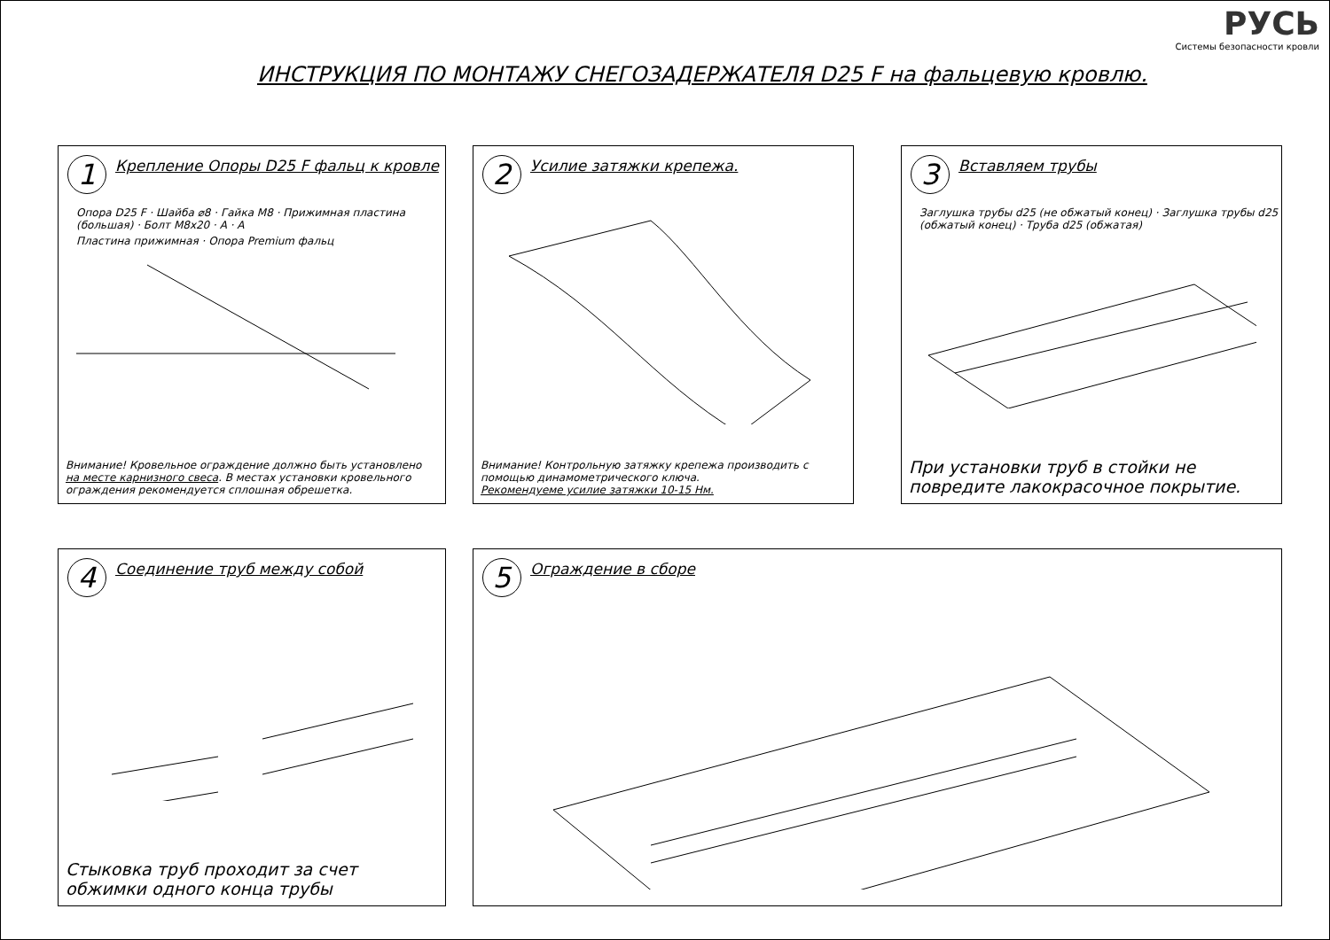РУСЬ
Системы безопасности кровли
ИНСТРУКЦИЯ ПО МОНТАЖУ СНЕГОЗАДЕРЖАТЕЛЯ D25 F на фальцевую кровлю.
1 Крепление Опоры D25 F фальц к кровле
Опора D25 F · Шайба ⌀8 · Гайка М8 · Прижимная пластина (большая) · Болт М8х20 · А · А
Пластина прижимная · Опора Premium фальц
Внимание! Кровельное ограждение должно быть установлено на месте карнизного свеса. В местах установки кровельного ограждения рекомендуется сплошная обрешетка.
2 Усилие затяжки крепежа.
Внимание! Контрольную затяжку крепежа производить с помощью динамометрического ключа.
Рекомендуеме усилие затяжки 10-15 Нм.
3 Вставляем трубы
Заглушка трубы d25 (не обжатый конец) · Заглушка трубы d25 (обжатый конец) · Труба d25 (обжатая)
При установки труб в стойки не повредите лакокрасочное покрытие.
4 Соединение труб между собой
Стыковка труб проходит за счет обжимки одного конца трубы
5 Ограждение в сборе